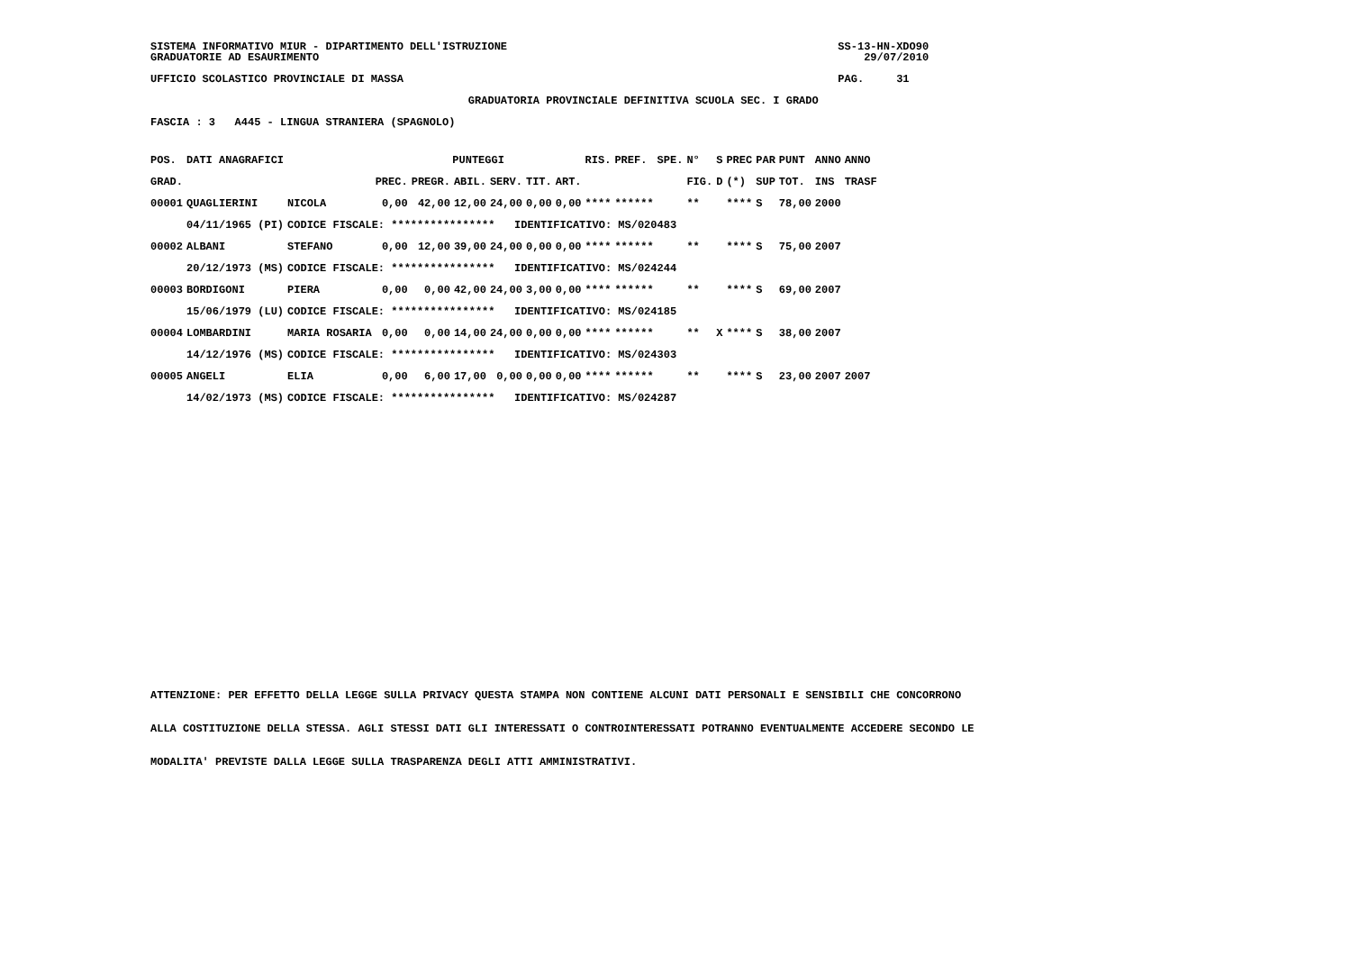SISTEMA INFORMATIVO MIUR - DIPARTIMENTO DELL'ISTRUZIONE                                                   SS-13-HN-XDO90
GRADUATORIE AD ESAURIMENTO                                                                                    29/07/2010

UFFICIO SCOLASTICO PROVINCIALE DI MASSA                                                                   PAG.     31

                                                 GRADUATORIA PROVINCIALE DEFINITIVA SCUOLA SEC. I GRADO

FASCIA : 3   A445 - LINGUA STRANIERA (SPAGNOLO)
| POS. | DATI ANAGRAFICI | | PUNTEGGI | | | | | | RIS. | PREF. | SPE. | N° | S | PREC | PAR | PUNT | ANNO | ANNO |
| --- | --- | --- | --- | --- | --- | --- | --- | --- | --- | --- | --- | --- | --- | --- | --- | --- | --- | --- |
| GRAD. | | | PREC. | PREGR. | ABIL. | SERV. | TIT. | ART. | | | | FIG. | D | (*) | SUP | TOT. | INS | TRASF |
| 00001 | QUAGLIERINI | NICOLA | 0,00 | 42,00 | 12,00 | 24,00 | 0,00 | 0,00 | **** | ****** | | ** | | **** | S | 78,00 | 2000 | |
| | 04/11/1965 (PI) | CODICE FISCALE: **************** IDENTIFICATIVO: MS/020483 | | | | | | | | | | | | | | | | |
| 00002 | ALBANI | STEFANO | 0,00 | 12,00 | 39,00 | 24,00 | 0,00 | 0,00 | **** | ****** | | ** | | **** | S | 75,00 | 2007 | |
| | 20/12/1973 (MS) | CODICE FISCALE: **************** IDENTIFICATIVO: MS/024244 | | | | | | | | | | | | | | | | |
| 00003 | BORDIGONI | PIERA | 0,00 | 0,00 | 42,00 | 24,00 | 3,00 | 0,00 | **** | ****** | | ** | | **** | S | 69,00 | 2007 | |
| | 15/06/1979 (LU) | CODICE FISCALE: **************** IDENTIFICATIVO: MS/024185 | | | | | | | | | | | | | | | | |
| 00004 | LOMBARDINI | MARIA ROSARIA | 0,00 | 0,00 | 14,00 | 24,00 | 0,00 | 0,00 | **** | ****** | | ** | X | **** | S | 38,00 | 2007 | |
| | 14/12/1976 (MS) | CODICE FISCALE: **************** IDENTIFICATIVO: MS/024303 | | | | | | | | | | | | | | | | |
| 00005 | ANGELI | ELIA | 0,00 | 6,00 | 17,00 | 0,00 | 0,00 | 0,00 | **** | ****** | | ** | | **** | S | 23,00 | 2007 | 2007 |
| | 14/02/1973 (MS) | CODICE FISCALE: **************** IDENTIFICATIVO: MS/024287 | | | | | | | | | | | | | | | | |
ATTENZIONE: PER EFFETTO DELLA LEGGE SULLA PRIVACY QUESTA STAMPA NON CONTIENE ALCUNI DATI PERSONALI E SENSIBILI CHE CONCORRONO
ALLA COSTITUZIONE DELLA STESSA. AGLI STESSI DATI GLI INTERESSATI O CONTROINTERESSATI POTRANNO EVENTUALMENTE ACCEDERE SECONDO LE
MODALITA' PREVISTE DALLA LEGGE SULLA TRASPARENZA DEGLI ATTI AMMINISTRATIVI.